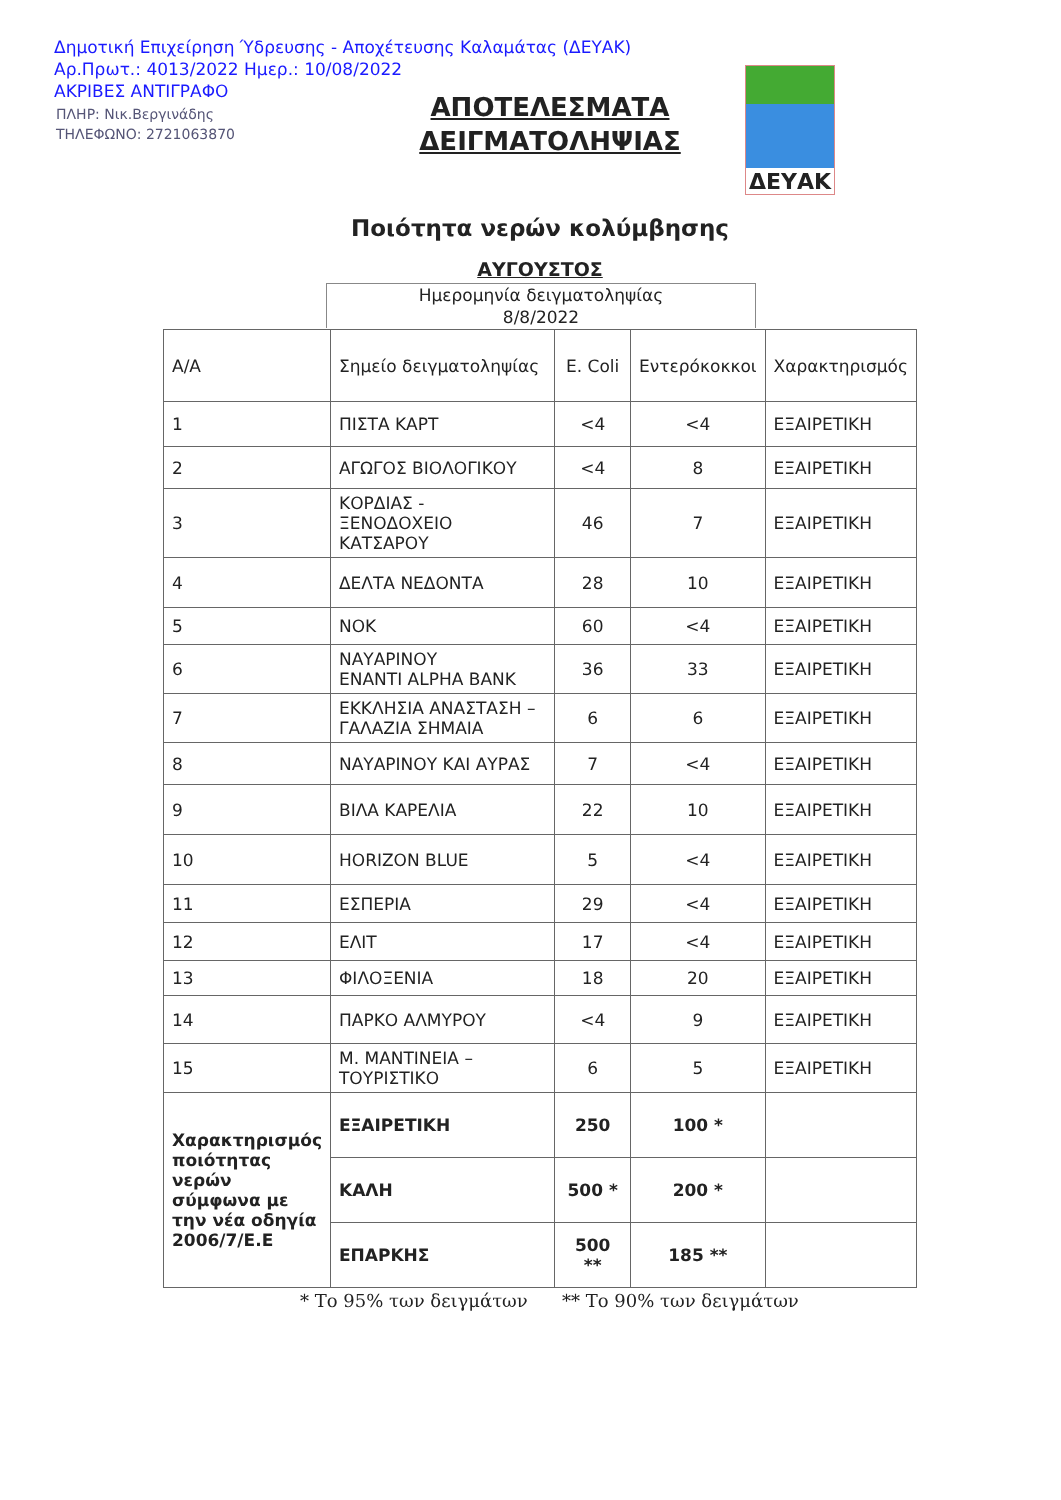Δημοτική Επιχείρηση Ύδρευσης - Αποχέτευσης Καλαμάτας (ΔΕΥΑΚ)
Αρ.Πρωτ.: 4013/2022 Ημερ.: 10/08/2022
ΑΚΡΙΒΕΣ ΑΝΤΙΓΡΑΦΟ
ΠΛΗΡ: Νικ.Βεργινάδης
ΤΗΛΕΦΩΝΟ: 2721063870
ΑΠΟΤΕΛΕΣΜΑΤΑ ΔΕΙΓΜΑΤΟΛΗΨΙΑΣ
ΔΕΥΑΚ
Ποιότητα νερών κολύμβησης
ΑΥΓΟΥΣΤΟΣ
Ημερομηνία δειγματοληψίας
8/8/2022
| Α/Α | Σημείο δειγματοληψίας | | E. Coli | Εντερόκοκκοι | Χαρακτηρισμός |
| --- | --- | --- | --- | --- | --- |
| 1 | ΠΙΣΤΑ ΚΑΡΤ | | <4 | <4 | ΕΞΑΙΡΕΤΙΚΗ |
| 2 | ΑΓΩΓΟΣ ΒΙΟΛΟΓΙΚΟΥ | | <4 | 8 | ΕΞΑΙΡΕΤΙΚΗ |
| 3 | ΚΟΡΔΙΑΣ - ΞΕΝΟΔΟΧΕΙΟ ΚΑΤΣΑΡΟΥ | | 46 | 7 | ΕΞΑΙΡΕΤΙΚΗ |
| 4 | ΔΕΛΤΑ ΝΕΔΟΝΤΑ | | 28 | 10 | ΕΞΑΙΡΕΤΙΚΗ |
| 5 | ΝΟΚ | | 60 | <4 | ΕΞΑΙΡΕΤΙΚΗ |
| 6 | ΝΑΥΑΡΙΝΟΥ ΕΝΑΝΤΙ ALPHA BANK | | 36 | 33 | ΕΞΑΙΡΕΤΙΚΗ |
| 7 | ΕΚΚΛΗΣΙΑ ΑΝΑΣΤΑΣΗ – ΓΑΛΑΖΙΑ ΣΗΜΑΙΑ | | 6 | 6 | ΕΞΑΙΡΕΤΙΚΗ |
| 8 | ΝΑΥΑΡΙΝΟΥ ΚΑΙ ΑΥΡΑΣ | | 7 | <4 | ΕΞΑΙΡΕΤΙΚΗ |
| 9 | ΒΙΛΑ ΚΑΡΕΛΙΑ | | 22 | 10 | ΕΞΑΙΡΕΤΙΚΗ |
| 10 | HORIZON BLUE | | 5 | <4 | ΕΞΑΙΡΕΤΙΚΗ |
| 11 | ΕΣΠΕΡΙΑ | | 29 | <4 | ΕΞΑΙΡΕΤΙΚΗ |
| 12 | ΕΛΙΤ | | 17 | <4 | ΕΞΑΙΡΕΤΙΚΗ |
| 13 | ΦΙΛΟΞΕΝΙΑ | | 18 | 20 | ΕΞΑΙΡΕΤΙΚΗ |
| 14 | ΠΑΡΚΟ ΑΛΜΥΡΟΥ | | <4 | 9 | ΕΞΑΙΡΕΤΙΚΗ |
| 15 | Μ. ΜΑΝΤΙΝΕΙΑ – ΤΟΥΡΙΣΤΙΚΟ | | 6 | 5 | ΕΞΑΙΡΕΤΙΚΗ |
| Χαρακτηρισμός ποιότητας νερών σύμφωνα με την νέα οδηγία 2006/7/Ε.Ε | | ΕΞΑΙΡΕΤΙΚΗ | 250 | 100 * | |
| | | ΚΑΛΗ | 500 * | 200 * | |
| | | ΕΠΑΡΚΗΣ | 500 ** | 185 ** | |
* Το 95% των δειγμάτων ** Το 90% των δειγμάτων